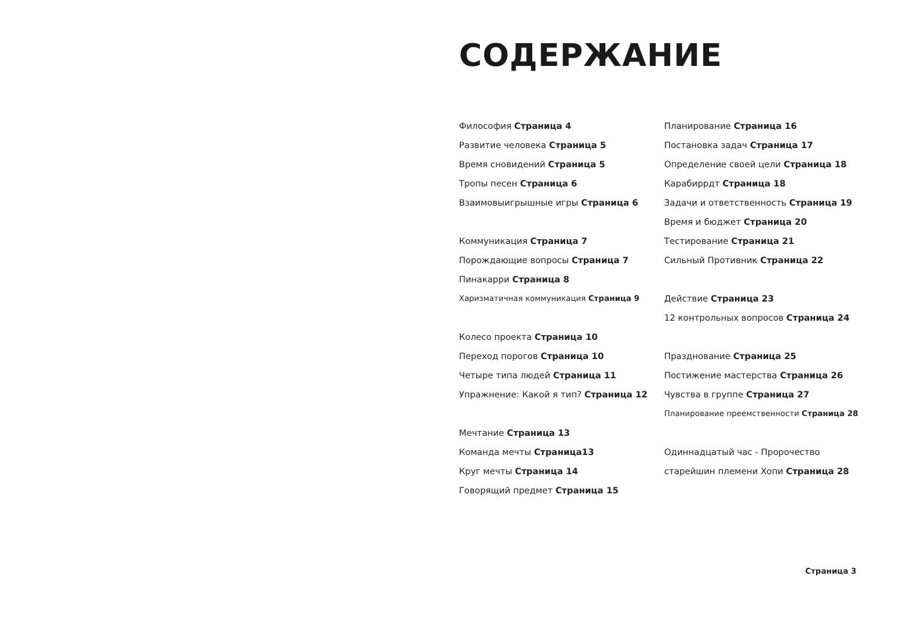СОДЕРЖАНИЕ
Философия Страница 4
Развитие человека Страница 5
Время сновидений Страница 5
Тропы песен Страница 6
Взаимовыигрышные игры Страница 6
Коммуникация Страница 7
Порождающие вопросы Страница 7
Пинакарри Страница 8
Харизматичная коммуникация Страница 9
Колесо проекта Страница 10
Переход порогов Страница 10
Четыре типа людей Страница 11
Упражнение: Какой я тип? Страница 12
Мечтание Страница 13
Команда мечты Страница13
Круг мечты Страница 14
Говорящий предмет Страница 15
Планирование Страница 16
Постановка задач Страница 17
Определение своей цели Страница 18
Карабиррдт Страница 18
Задачи и ответственность Страница 19
Время и бюджет Страница 20
Тестирование Страница 21
Сильный Противник Страница 22
Действие Страница 23
12 контрольных вопросов Страница 24
Празднование Страница 25
Постижение мастерства Страница 26
Чувства в группе Страница 27
Планирование преемственности Страница 28
Одиннадцатый час - Пророчество
старейшин племени Хопи Страница 28
Страница 3